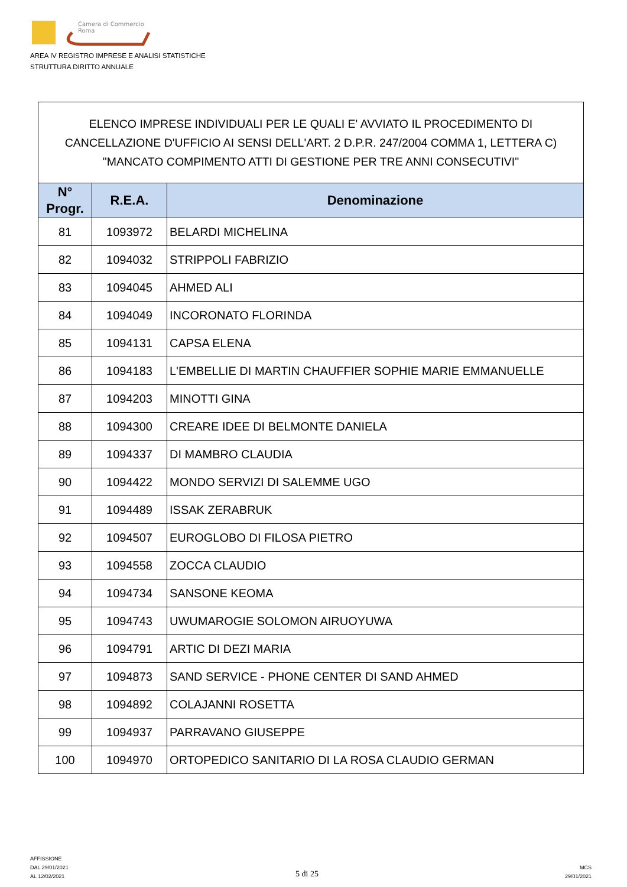Camera di Commercio
Roma
AREA IV REGISTRO IMPRESE E ANALISI STATISTICHE
STRUTTURA DIRITTO ANNUALE
| ELENCO IMPRESE INDIVIDUALI PER LE QUALI E' AVVIATO IL PROCEDIMENTO DI CANCELLAZIONE D'UFFICIO AI SENSI DELL'ART. 2 D.P.R. 247/2004 COMMA 1, LETTERA C) "MANCATO COMPIMENTO ATTI DI GESTIONE PER TRE ANNI CONSECUTIVI" | | |
| --- | --- | --- |
| N° Progr. | R.E.A. | Denominazione |
| 81 | 1093972 | BELARDI MICHELINA |
| 82 | 1094032 | STRIPPOLI FABRIZIO |
| 83 | 1094045 | AHMED ALI |
| 84 | 1094049 | INCORONATO FLORINDA |
| 85 | 1094131 | CAPSA ELENA |
| 86 | 1094183 | L'EMBELLIE DI MARTIN CHAUFFIER SOPHIE MARIE EMMANUELLE |
| 87 | 1094203 | MINOTTI GINA |
| 88 | 1094300 | CREARE IDEE DI BELMONTE DANIELA |
| 89 | 1094337 | DI MAMBRO CLAUDIA |
| 90 | 1094422 | MONDO SERVIZI DI SALEMME UGO |
| 91 | 1094489 | ISSAK ZERABRUK |
| 92 | 1094507 | EUROGLOBO DI FILOSA PIETRO |
| 93 | 1094558 | ZOCCA CLAUDIO |
| 94 | 1094734 | SANSONE KEOMA |
| 95 | 1094743 | UWUMAROGIE SOLOMON AIRUOYUWA |
| 96 | 1094791 | ARTIC DI DEZI MARIA |
| 97 | 1094873 | SAND SERVICE - PHONE CENTER DI SAND AHMED |
| 98 | 1094892 | COLAJANNI ROSETTA |
| 99 | 1094937 | PARRAVANO GIUSEPPE |
| 100 | 1094970 | ORTOPEDICO SANITARIO DI LA ROSA CLAUDIO GERMAN |
AFFISSIONE
DAL 29/01/2021
AL 12/02/2021
5 di 25
MCS
29/01/2021